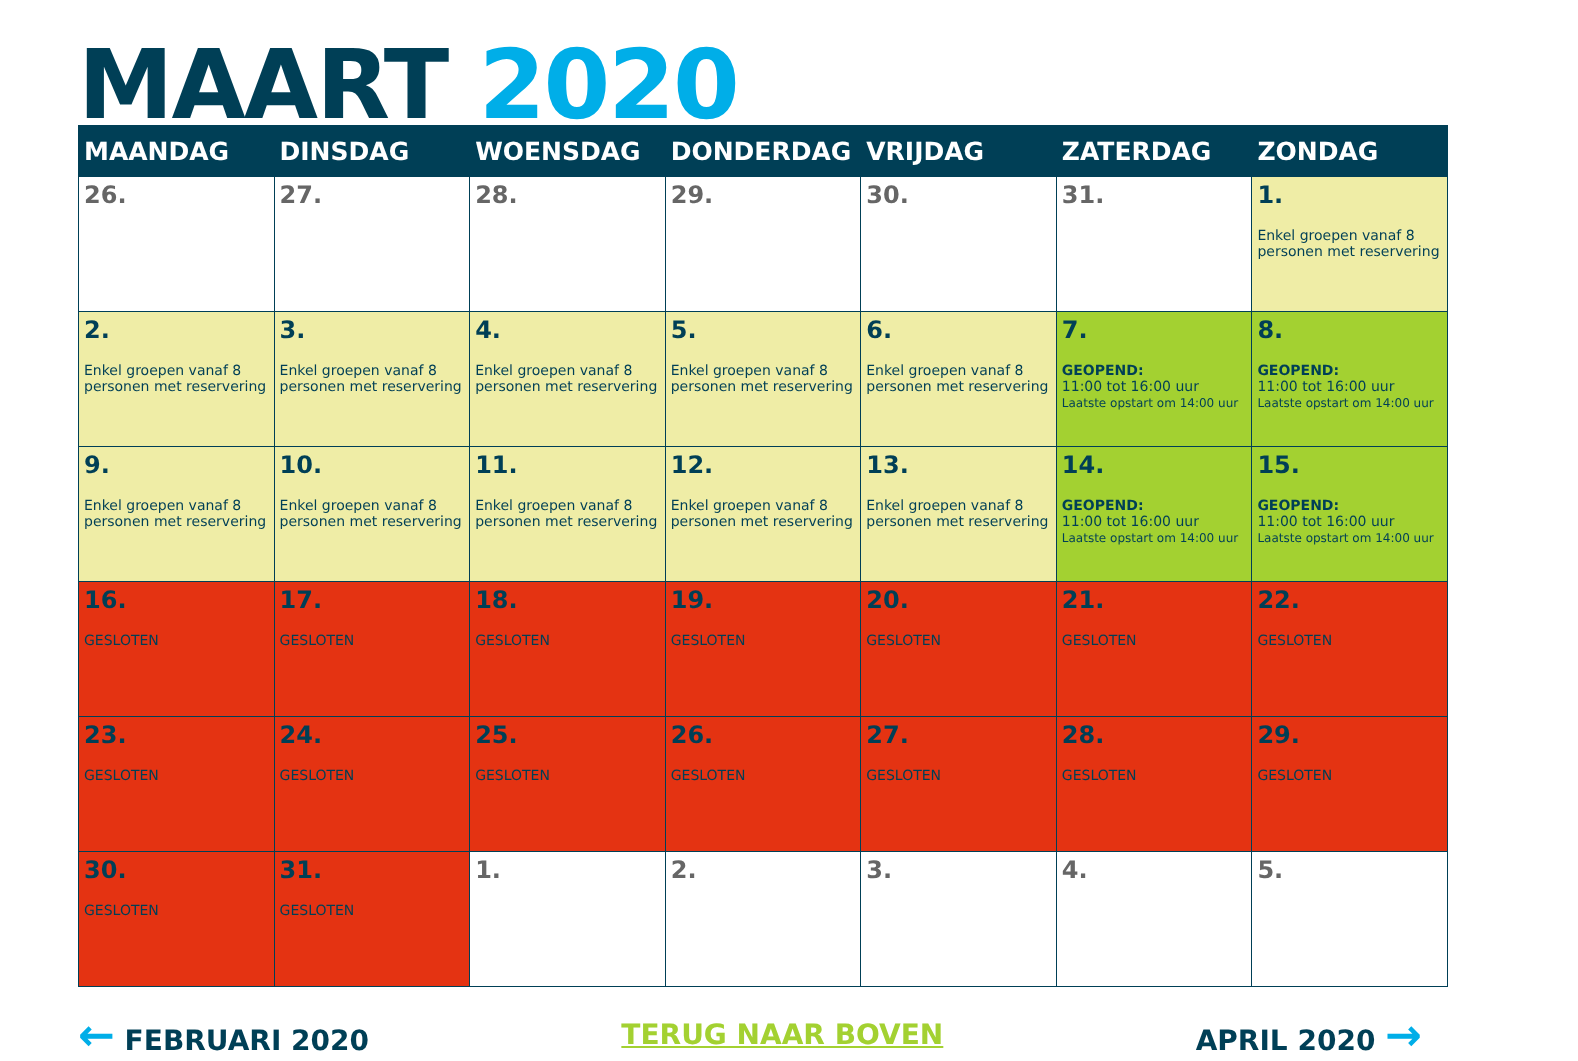MAART 2020
| MAANDAG | DINSDAG | WOENSDAG | DONDERDAG | VRIJDAG | ZATERDAG | ZONDAG |
| --- | --- | --- | --- | --- | --- | --- |
| 26. | 27. | 28. | 29. | 30. | 31. | 1. Enkel groepen vanaf 8 personen met reservering |
| 2. Enkel groepen vanaf 8 personen met reservering | 3. Enkel groepen vanaf 8 personen met reservering | 4. Enkel groepen vanaf 8 personen met reservering | 5. Enkel groepen vanaf 8 personen met reservering | 6. Enkel groepen vanaf 8 personen met reservering | 7. GEOPEND: 11:00 tot 16:00 uur Laatste opstart om 14:00 uur | 8. GEOPEND: 11:00 tot 16:00 uur Laatste opstart om 14:00 uur |
| 9. Enkel groepen vanaf 8 personen met reservering | 10. Enkel groepen vanaf 8 personen met reservering | 11. Enkel groepen vanaf 8 personen met reservering | 12. Enkel groepen vanaf 8 personen met reservering | 13. Enkel groepen vanaf 8 personen met reservering | 14. GEOPEND: 11:00 tot 16:00 uur Laatste opstart om 14:00 uur | 15. GEOPEND: 11:00 tot 16:00 uur Laatste opstart om 14:00 uur |
| 16. GESLOTEN | 17. GESLOTEN | 18. GESLOTEN | 19. GESLOTEN | 20. GESLOTEN | 21. GESLOTEN | 22. GESLOTEN |
| 23. GESLOTEN | 24. GESLOTEN | 25. GESLOTEN | 26. GESLOTEN | 27. GESLOTEN | 28. GESLOTEN | 29. GESLOTEN |
| 30. GESLOTEN | 31. GESLOTEN | 1. | 2. | 3. | 4. | 5. |
← FEBRUARI 2020 TERUG NAAR BOVEN APRIL 2020 →